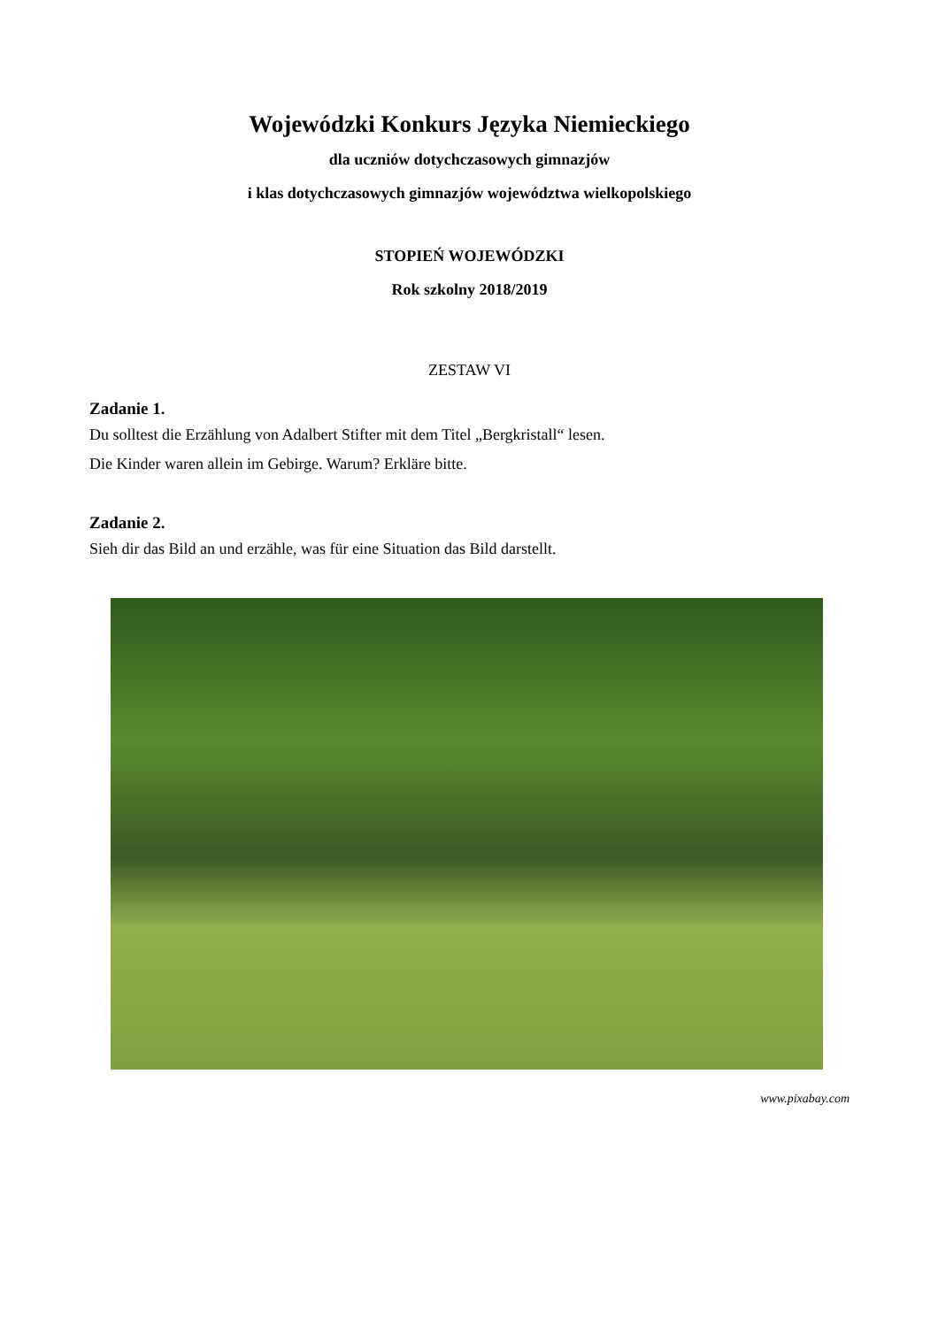Wojewódzki Konkurs Języka Niemieckiego
dla uczniów dotychczasowych gimnazjów
i klas dotychczasowych gimnazjów województwa wielkopolskiego
STOPIEŃ WOJEWÓDZKI
Rok szkolny 2018/2019
ZESTAW VI
Zadanie 1.
Du solltest die Erzählung von Adalbert Stifter mit dem Titel „Bergkristall“ lesen.
Die Kinder waren allein im Gebirge. Warum? Erkläre bitte.
Zadanie 2.
Sieh dir das Bild an und erzähle, was für eine Situation das Bild darstellt.
www.pixabay.com